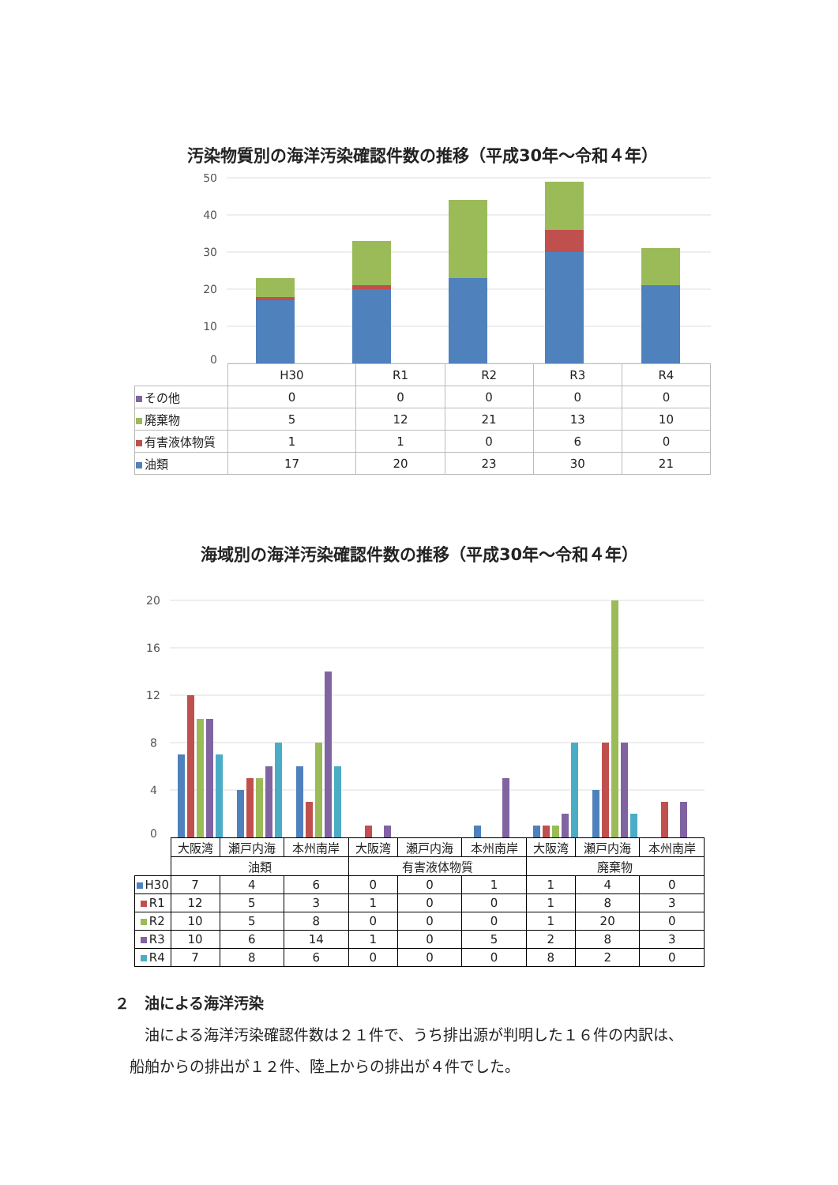汚染物質別の海洋汚染確認件数の推移（平成30年～令和４年）
50
40
30
20
10
0
| | H30 | R1 | R2 | R3 | R4 |
| --- | --- | --- | --- | --- | --- |
| その他 | 0 | 0 | 0 | 0 | 0 |
| 廃棄物 | 5 | 12 | 21 | 13 | 10 |
| 有害液体物質 | 1 | 1 | 0 | 6 | 0 |
| 油類 | 17 | 20 | 23 | 30 | 21 |
海域別の海洋汚染確認件数の推移（平成30年～令和４年）
20
16
12
8
4
0
| | 大阪湾 | 瀬戸内海 | 本州南岸 | 大阪湾 | 瀬戸内海 | 本州南岸 | 大阪湾 | 瀬戸内海 | 本州南岸 |
| --- | --- | --- | --- | --- | --- | --- | --- | --- | --- |
| | 油類 | | | 有害液体物質 | | | 廃棄物 | | |
| H30 | 7 | 4 | 6 | 0 | 0 | 1 | 1 | 4 | 0 |
| R1 | 12 | 5 | 3 | 1 | 0 | 0 | 1 | 8 | 3 |
| R2 | 10 | 5 | 8 | 0 | 0 | 0 | 1 | 20 | 0 |
| R3 | 10 | 6 | 14 | 1 | 0 | 5 | 2 | 8 | 3 |
| R4 | 7 | 8 | 6 | 0 | 0 | 0 | 8 | 2 | 0 |
２　油による海洋汚染
　　油による海洋汚染確認件数は２１件で、うち排出源が判明した１６件の内訳は、
　船舶からの排出が１２件、陸上からの排出が４件でした。